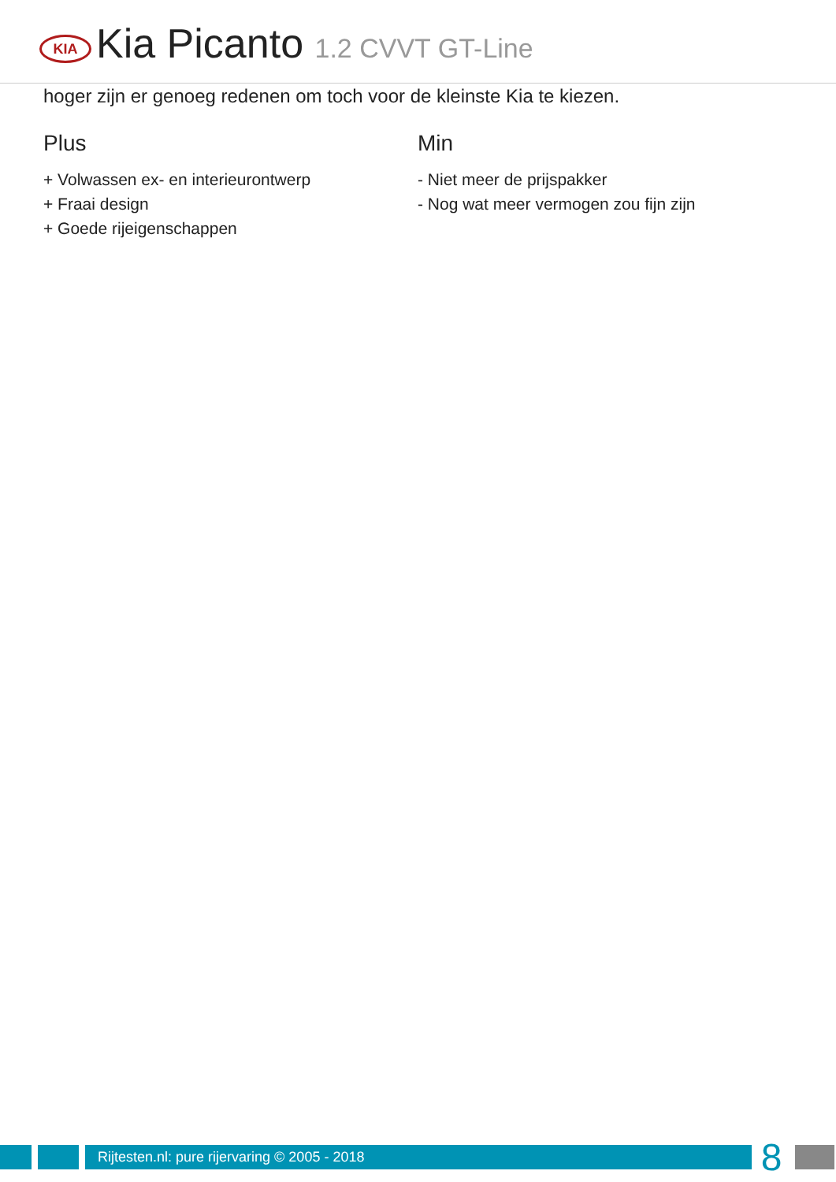KIA
Kia Picanto 1.2 CVVT GT-Line
hoger zijn er genoeg redenen om toch voor de kleinste Kia te kiezen.
Plus
+ Volwassen ex- en interieurontwerp
+ Fraai design
+ Goede rijeigenschappen
Min
- Niet meer de prijspakker
- Nog wat meer vermogen zou fijn zijn
Rijtesten.nl: pure rijervaring © 2005 - 2018
8